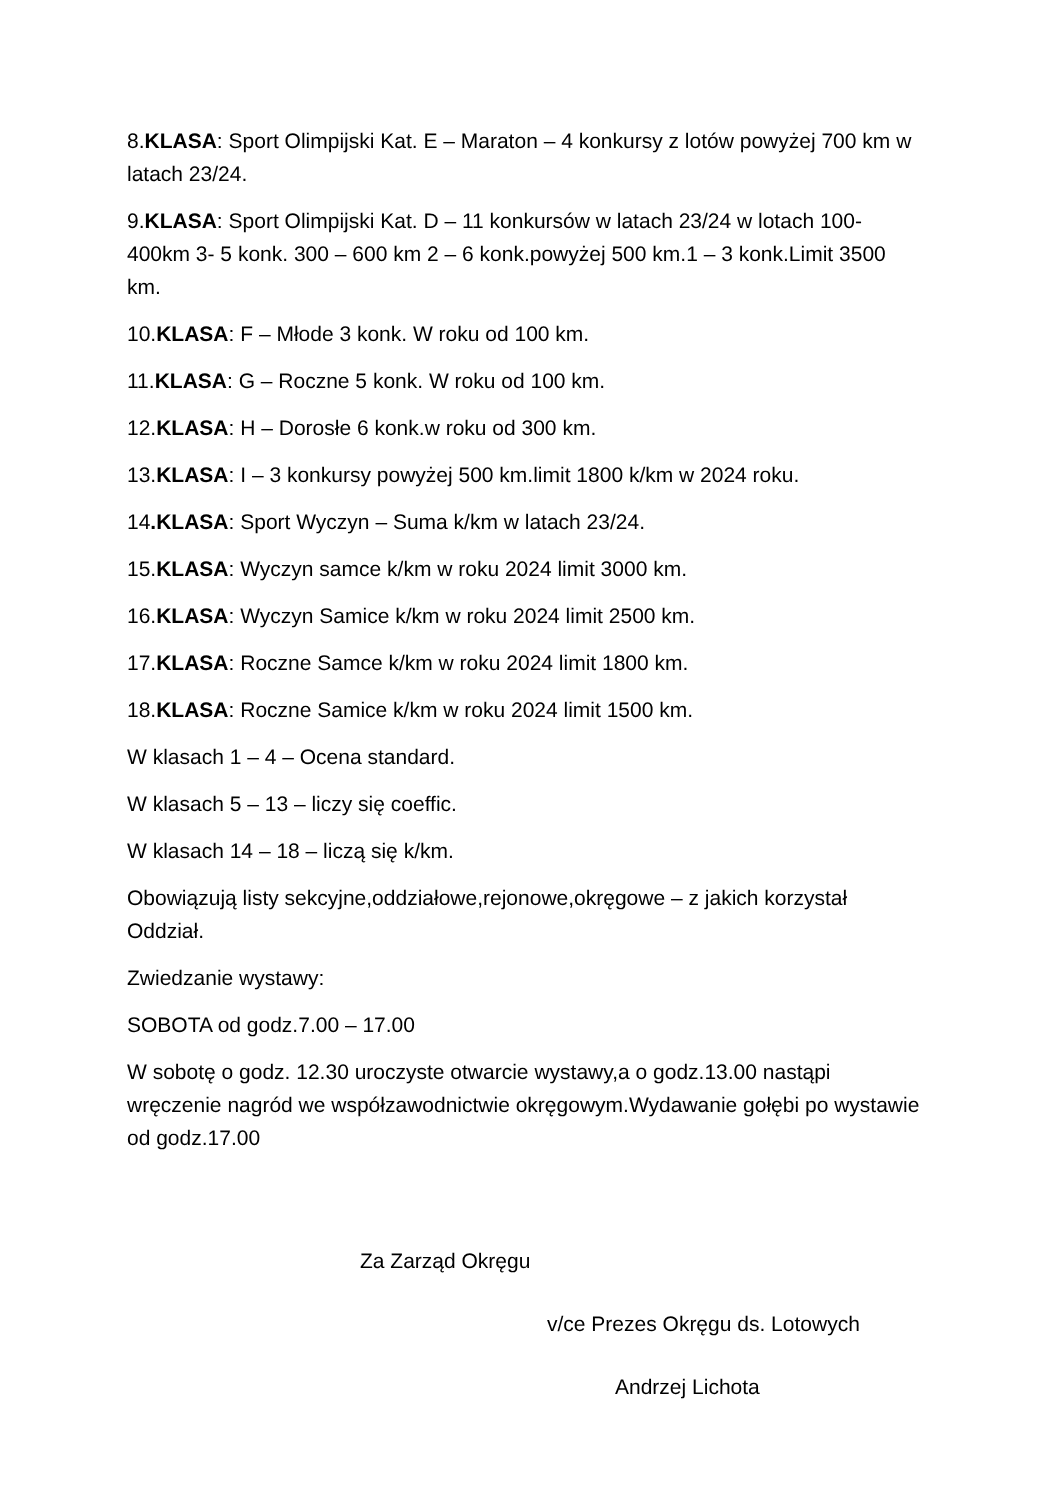8.KLASA: Sport Olimpijski Kat. E – Maraton – 4 konkursy z lotów powyżej 700 km w latach 23/24.
9.KLASA: Sport Olimpijski Kat. D – 11 konkursów w latach 23/24 w lotach 100-400km 3- 5 konk. 300 – 600 km 2 – 6 konk.powyżej 500 km.1 – 3 konk.Limit 3500 km.
10.KLASA: F – Młode 3 konk. W roku od 100 km.
11.KLASA: G – Roczne 5 konk. W roku od 100 km.
12.KLASA: H – Dorosłe 6 konk.w roku od 300 km.
13.KLASA: I – 3 konkursy powyżej 500 km.limit 1800 k/km w 2024 roku.
14.KLASA: Sport Wyczyn – Suma k/km w latach 23/24.
15.KLASA: Wyczyn samce k/km w roku 2024 limit 3000 km.
16.KLASA: Wyczyn Samice k/km w roku 2024 limit 2500 km.
17.KLASA: Roczne Samce k/km w roku 2024 limit 1800 km.
18.KLASA: Roczne Samice k/km w roku 2024 limit 1500 km.
W klasach 1 – 4 – Ocena standard.
W klasach 5 – 13 – liczy się coeffic.
W klasach 14 – 18 – liczą się k/km.
Obowiązują listy sekcyjne,oddziałowe,rejonowe,okręgowe – z jakich korzystał Oddział.
Zwiedzanie wystawy:
SOBOTA od godz.7.00 – 17.00
W sobotę o godz. 12.30 uroczyste otwarcie wystawy,a o godz.13.00 nastąpi wręczenie nagród we współzawodnictwie okręgowym.Wydawanie gołębi po wystawie od godz.17.00
Za Zarząd Okręgu
v/ce Prezes Okręgu ds. Lotowych
Andrzej Lichota